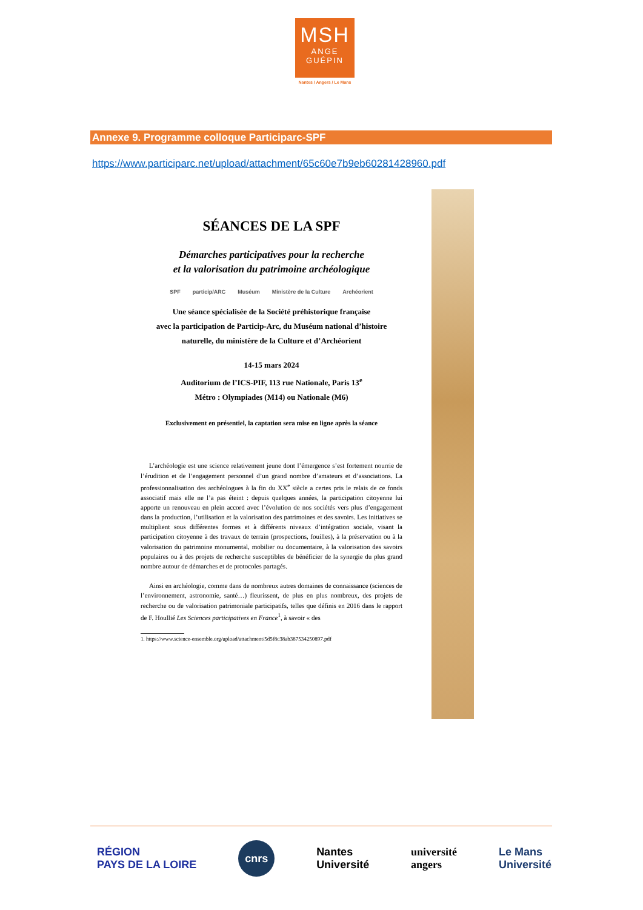MSH
ANGE
GUÉPIN
Nantes / Angers / Le Mans
Annexe 9. Programme colloque Participarc-SPF
https://www.participarc.net/upload/attachment/65c60e7b9eb60281428960.pdf
SÉANCES DE LA SPF
Démarches participatives pour la recherche
et la valorisation du patrimoine archéologique
SPF particip/ARC Muséum Ministère de la Culture Archéorient
Une séance spécialisée de la Société préhistorique française
avec la participation de Particip-Arc, du Muséum national d’histoire
naturelle, du ministère de la Culture et d’Archéorient
14-15 mars 2024
Auditorium de l’ICS-PIF, 113 rue Nationale, Paris 13<sup>e</sup>
Métro : Olympiades (M14) ou Nationale (M6)
Exclusivement en présentiel, la captation sera mise en ligne après la séance
L’archéologie est une science relativement jeune dont l’émergence s’est fortement nourrie de l’érudition et de l’engagement personnel d’un grand nombre d’amateurs et d’associations. La professionnalisation des archéologues à la fin du XX<sup>e</sup> siècle a certes pris le relais de ce fonds associatif mais elle ne l’a pas éteint : depuis quelques années, la participation citoyenne lui apporte un renouveau en plein accord avec l’évolution de nos sociétés vers plus d’engagement dans la production, l’utilisation et la valorisation des patrimoines et des savoirs. Les initiatives se multiplient sous différentes formes et à différents niveaux d’intégration sociale, visant la participation citoyenne à des travaux de terrain (prospections, fouilles), à la préservation ou à la valorisation du patrimoine monumental, mobilier ou documentaire, à la valorisation des savoirs populaires ou à des projets de recherche susceptibles de bénéficier de la synergie du plus grand nombre autour de démarches et de protocoles partagés.
Ainsi en archéologie, comme dans de nombreux autres domaines de connaissance (sciences de l’environnement, astronomie, santé…) fleurissent, de plus en plus nombreux, des projets de recherche ou de valorisation patrimoniale participatifs, telles que définis en 2016 dans le rapport de F. Houllié Les Sciences participatives en France<sup>1</sup>, à savoir « des
1. https://www.science-ensemble.org/upload/attachment/5d5f8c38ab387534250897.pdf
RÉGION
PAYS DE LA LOIRE cnrs Nantes
Université université
angers Le Mans
Université